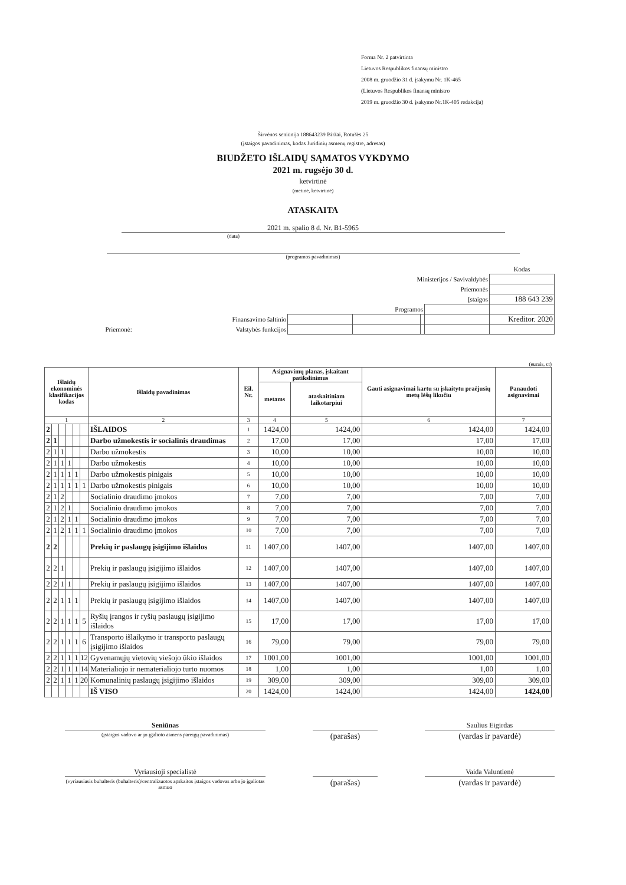Forma Nr. 2 patvirtinta
Lietuvos Respublikos finansų ministro
2008 m. gruodžio 31 d. įsakymu Nr. 1K-465
(Lietuvos Respublikos finansų ministro
2019 m. gruodžio 30 d. įsakymo Nr.1K-405 redakcija)
Širvėnos seniūnija 188643239 Biržai, Rotušės 25
(įstaigos pavadinimas, kodas Juridinių asmenų registre, adresas)
BIUDŽETO IŠLAIDŲ SĄMATOS VYKDYMO
2021 m. rugsėjo 30 d.
ketvirtinė
(metinė, ketvirtinė)
ATASKAITA
2021 m. spalio 8 d. Nr. B1-5965
(data)
(programos pavadinimas)
| | | | | | Kodas |
| Ministerijos / Savivaldybės | | | | | |
| Priemonės | | | | | |
| Įstaigos | | | | | 188 643 239 |
| Programos | | | | | |
| Finansavimo šaltinio | | | | | Kreditor. 2020 |
| Priemonė: Valstybės funkcijos | | | | | |
(eurais, ct)
| Išlaidų ekonominės klasifikacijos kodas | | | | | | Išlaidų pavadinimas | Eil. Nr. | Asignavimų planas, įskaitant patikslinimus | | Gauti asignavimai kartu su įskaitytu praėjusių metų lėšų likučiu | Panaudoti asignavimai |
| --- | --- | --- | --- | --- | --- | --- | --- | --- | --- | --- | --- |
| | | | | | | | | metams | ataskaitiniam laikotarpiui | | |
| 1 | | | | | | 2 | 3 | 4 | 5 | 6 | 7 |
| 2 | | | | | | IŠLAIDOS | 1 | 1424,00 | 1424,00 | 1424,00 | 1424,00 |
| 2 | 1 | | | | | Darbo užmokestis ir socialinis draudimas | 2 | 17,00 | 17,00 | 17,00 | 17,00 |
| 2 | 1 | 1 | | | | Darbo užmokestis | 3 | 10,00 | 10,00 | 10,00 | 10,00 |
| 2 | 1 | 1 | 1 | | | Darbo užmokestis | 4 | 10,00 | 10,00 | 10,00 | 10,00 |
| 2 | 1 | 1 | 1 | 1 | | Darbo užmokestis pinigais | 5 | 10,00 | 10,00 | 10,00 | 10,00 |
| 2 | 1 | 1 | 1 | 1 | 1 | Darbo užmokestis pinigais | 6 | 10,00 | 10,00 | 10,00 | 10,00 |
| 2 | 1 | 2 | | | | Socialinio draudimo įmokos | 7 | 7,00 | 7,00 | 7,00 | 7,00 |
| 2 | 1 | 2 | 1 | | | Socialinio draudimo įmokos | 8 | 7,00 | 7,00 | 7,00 | 7,00 |
| 2 | 1 | 2 | 1 | 1 | | Socialinio draudimo įmokos | 9 | 7,00 | 7,00 | 7,00 | 7,00 |
| 2 | 1 | 2 | 1 | 1 | 1 | Socialinio draudimo įmokos | 10 | 7,00 | 7,00 | 7,00 | 7,00 |
| 2 | 2 | | | | | Prekių ir paslaugų įsigijimo išlaidos | 11 | 1407,00 | 1407,00 | 1407,00 | 1407,00 |
| 2 | 2 | 1 | | | | Prekių ir paslaugų įsigijimo išlaidos | 12 | 1407,00 | 1407,00 | 1407,00 | 1407,00 |
| 2 | 2 | 1 | 1 | | | Prekių ir paslaugų įsigijimo išlaidos | 13 | 1407,00 | 1407,00 | 1407,00 | 1407,00 |
| 2 | 2 | 1 | 1 | 1 | | Prekių ir paslaugų įsigijimo išlaidos | 14 | 1407,00 | 1407,00 | 1407,00 | 1407,00 |
| 2 | 2 | 1 | 1 | 1 | 5 | Ryšių įrangos ir ryšių paslaugų įsigijimo išlaidos | 15 | 17,00 | 17,00 | 17,00 | 17,00 |
| 2 | 2 | 1 | 1 | 1 | 6 | Transporto išlaikymo ir transporto paslaugų įsigijimo išlaidos | 16 | 79,00 | 79,00 | 79,00 | 79,00 |
| 2 | 2 | 1 | 1 | 1 | 12 | Gyvenamųjų vietovių viešojo ūkio išlaidos | 17 | 1001,00 | 1001,00 | 1001,00 | 1001,00 |
| 2 | 2 | 1 | 1 | 1 | 14 | Materialiojo ir nematerialiojo turto nuomos | 18 | 1,00 | 1,00 | 1,00 | 1,00 |
| 2 | 2 | 1 | 1 | 1 | 20 | Komunalinių paslaugų įsigijimo išlaidos | 19 | 309,00 | 309,00 | 309,00 | 309,00 |
| | | | | | | IŠ VISO | 20 | 1424,00 | 1424,00 | 1424,00 | 1424,00 |
Seniūnas
(įstaigos vadovo ar jo įgalioto asmens pareigų pavadinimas)
(parašas)
Saulius Eigirdas
(vardas ir pavardė)
Vyriausioji specialistė
(vyriausiasis buhalteris (buhalteris)/centralizuotos apskaitos įstaigos vadovas arba jo įgaliotas asmuo
(parašas)
Vaida Valuntienė
(vardas ir pavardė)